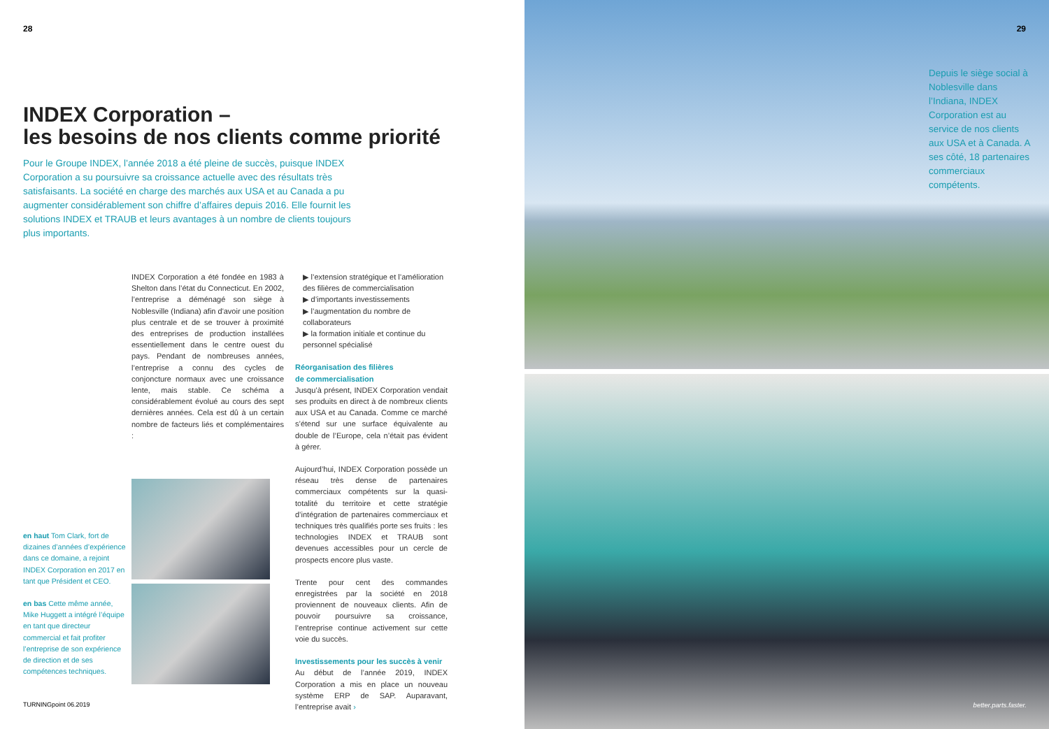28
INDEX Corporation –
les besoins de nos clients comme priorité
Pour le Groupe INDEX, l’année 2018 a été pleine de succès, puisque INDEX Corporation a su poursuivre sa croissance actuelle avec des résultats très satisfaisants. La société en charge des marchés aux USA et au Canada a pu augmenter considérablement son chiffre d’affaires depuis 2016. Elle fournit les solutions INDEX et TRAUB et leurs avantages à un nombre de clients toujours plus importants.
INDEX Corporation a été fondée en 1983 à Shelton dans l’état du Connecticut. En 2002, l’entreprise a déménagé son siège à Noblesville (Indiana) afin d'avoir une position plus centrale et de se trouver à proximité des entreprises de production installées essentiellement dans le centre ouest du pays. Pendant de nombreuses années, l’entreprise a connu des cycles de conjoncture normaux avec une croissance lente, mais stable. Ce schéma a considérablement évolué au cours des sept dernières années. Cela est dû à un certain nombre de facteurs liés et complémentaires :
▶ l’extension stratégique et l’amélioration des filières de commercialisation
▶ d’importants investissements
▶ l’augmentation du nombre de collaborateurs
▶ la formation initiale et continue du personnel spécialisé
Réorganisation des filières
de commercialisation
Jusqu’à présent, INDEX Corporation vendait ses produits en direct à de nombreux clients aux USA et au Canada. Comme ce marché s’étend sur une surface équivalente au double de l’Europe, cela n’était pas évident à gérer.
Aujourd’hui, INDEX Corporation possède un réseau très dense de partenaires commerciaux compétents sur la quasi-totalité du territoire et cette stratégie d’intégration de partenaires commerciaux et techniques très qualifiés porte ses fruits : les technologies INDEX et TRAUB sont devenues accessibles pour un cercle de prospects encore plus vaste.
Trente pour cent des commandes enregistrées par la société en 2018 proviennent de nouveaux clients. Afin de pouvoir poursuivre sa croissance, l’entreprise continue activement sur cette voie du succès.
Investissements pour les succès à venir
Au début de l’année 2019, INDEX Corporation a mis en place un nouveau système ERP de SAP. Auparavant, l’entreprise avait ›
en haut Tom Clark, fort de dizaines d’années d’expérience dans ce domaine, a rejoint INDEX Corporation en 2017 en tant que Président et CEO.
en bas Cette même année, Mike Huggett a intégré l’équipe en tant que directeur commercial et fait profiter l’entreprise de son expérience de direction et de ses compétences techniques.
TURNINGpoint 06.2019
29
Depuis le siège social à Noblesville dans l’Indiana, INDEX Corporation est au service de nos clients aux USA et à Canada. A ses côté, 18 partenaires commerciaux compétents.
better.parts.faster.